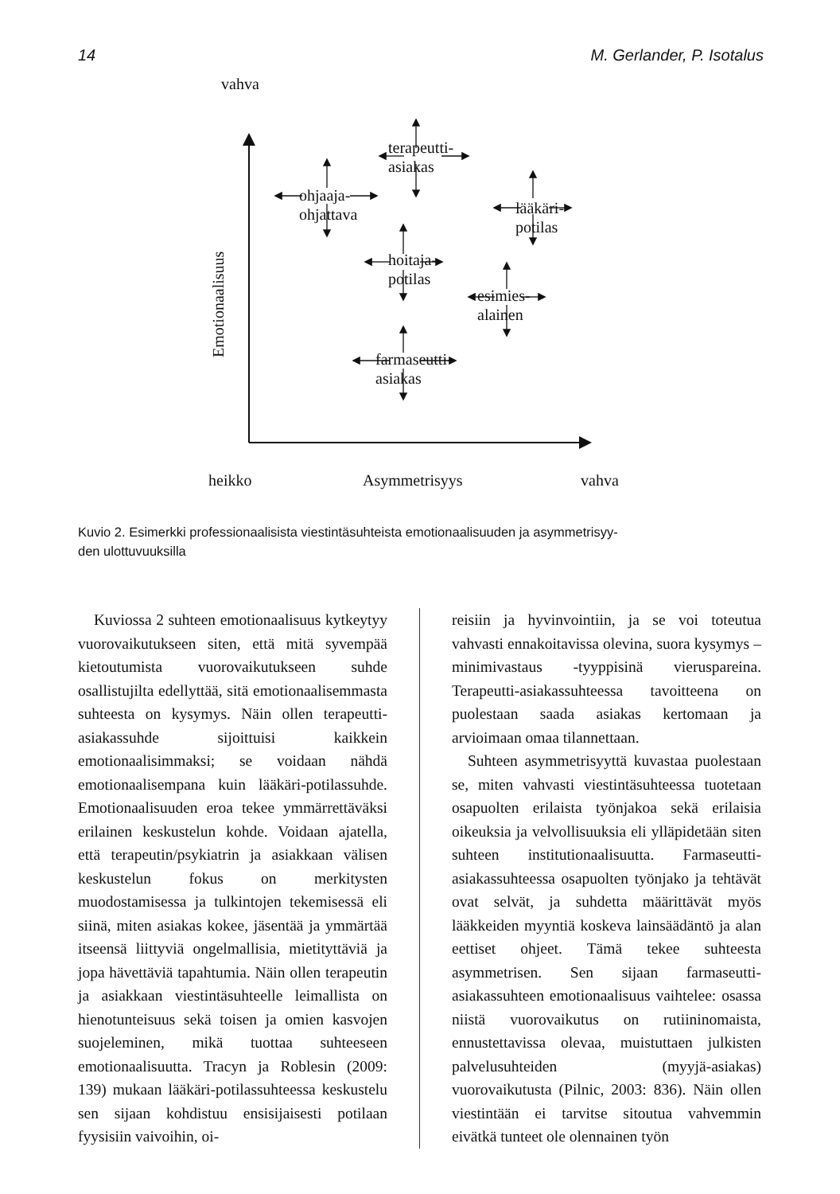14 M. Gerlander, P. Isotalus
vahva
Emotionaalisuus
terapeutti-
asiakas
ohjaaja-
ohjattava
lääkäri-
potilas
hoitaja-
potilas
esimies-
alainen
farmaseutti-
asiakas
heikko Asymmetrisyys vahva
Kuvio 2. Esimerkki professionaalisista viestintäsuhteista emotionaalisuuden ja asymmetrisyy-
den ulottuvuuksilla
Kuviossa 2 suhteen emotionaalisuus kytkeytyy vuorovaikutukseen siten, että mitä syvempää kietoutumista vuorovaikutukseen suhde osallistujilta edellyttää, sitä emotionaalisemmasta suhteesta on kysymys. Näin ollen terapeutti-asiakassuhde sijoittuisi kaikkein emotionaalisimmaksi; se voidaan nähdä emotionaalisempana kuin lääkäri-potilassuhde. Emotionaalisuuden eroa tekee ymmärrettäväksi erilainen keskustelun kohde. Voidaan ajatella, että terapeutin/psykiatrin ja asiakkaan välisen keskustelun fokus on merkitysten muodostamisessa ja tulkintojen tekemisessä eli siinä, miten asiakas kokee, jäsentää ja ymmärtää itseensä liittyviä ongelmallisia, mietityttäviä ja jopa hävettäviä tapahtumia. Näin ollen terapeutin ja asiakkaan viestintäsuhteelle leimallista on hienotunteisuus sekä toisen ja omien kasvojen suojeleminen, mikä tuottaa suhteeseen emotionaalisuutta. Tracyn ja Roblesin (2009: 139) mukaan lääkäri-potilassuhteessa keskustelu sen sijaan kohdistuu ensisijaisesti potilaan fyysisiin vaivoihin, oi-
reisiin ja hyvinvointiin, ja se voi toteutua vahvasti ennakoitavissa olevina, suora kysymys – minimivastaus -tyyppisinä vieruspareina. Terapeutti-asiakassuhteessa tavoitteena on puolestaan saada asiakas kertomaan ja arvioimaan omaa tilannettaan.
Suhteen asymmetrisyyttä kuvastaa puolestaan se, miten vahvasti viestintäsuhteessa tuotetaan osapuolten erilaista työnjakoa sekä erilaisia oikeuksia ja velvollisuuksia eli ylläpidetään siten suhteen institutionaalisuutta. Farmaseutti-asiakassuhteessa osapuolten työnjako ja tehtävät ovat selvät, ja suhdetta määrittävät myös lääkkeiden myyntiä koskeva lainsäädäntö ja alan eettiset ohjeet. Tämä tekee suhteesta asymmetrisen. Sen sijaan farmaseutti-asiakassuhteen emotionaalisuus vaihtelee: osassa niistä vuorovaikutus on rutiininomaista, ennustettavissa olevaa, muistuttaen julkisten palvelusuhteiden (myyjä-asiakas) vuorovaikutusta (Pilnic, 2003: 836). Näin ollen viestintään ei tarvitse sitoutua vahvemmin eivätkä tunteet ole olennainen työn